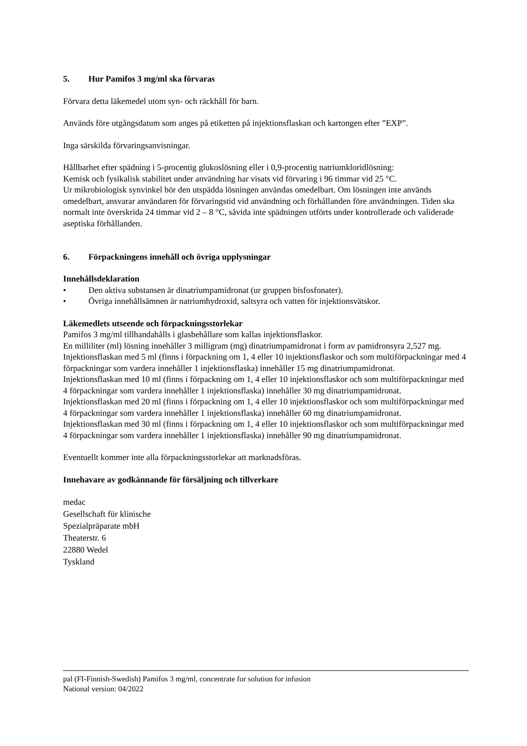5. Hur Pamifos 3 mg/ml ska förvaras
Förvara detta läkemedel utom syn- och räckhåll för barn.
Används före utgångsdatum som anges på etiketten på injektionsflaskan och kartongen efter ”EXP”.
Inga särskilda förvaringsanvisningar.
Hållbarhet efter spädning i 5-procentig glukoslösning eller i 0,9-procentig natriumkloridlösning:
Kemisk och fysikalisk stabilitet under användning har visats vid förvaring i 96 timmar vid 25 °C.
Ur mikrobiologisk synvinkel bör den utspädda lösningen användas omedelbart. Om lösningen inte används omedelbart, ansvarar användaren för förvaringstid vid användning och förhållanden före användningen. Tiden ska normalt inte överskrida 24 timmar vid 2 – 8 °C, såvida inte spädningen utförts under kontrollerade och validerade aseptiska förhållanden.
6. Förpackningens innehåll och övriga upplysningar
Innehållsdeklaration
• Den aktiva substansen är dinatriumpamidronat (ur gruppen bisfosfonater).
• Övriga innehållsämnen är natriumhydroxid, saltsyra och vatten för injektionsvätskor.
Läkemedlets utseende och förpackningsstorlekar
Pamifos 3 mg/ml tillhandahålls i glasbehållare som kallas injektionsflaskor.
En milliliter (ml) lösning innehåller 3 milligram (mg) dinatriumpamidronat i form av pamidronsyra 2,527 mg.
Injektionsflaskan med 5 ml (finns i förpackning om 1, 4 eller 10 injektionsflaskor och som multiförpackningar med 4 förpackningar som vardera innehåller 1 injektionsflaska) innehåller 15 mg dinatriumpamidronat.
Injektionsflaskan med 10 ml (finns i förpackning om 1, 4 eller 10 injektionsflaskor och som multiförpackningar med 4 förpackningar som vardera innehåller 1 injektionsflaska) innehåller 30 mg dinatriumpamidronat.
Injektionsflaskan med 20 ml (finns i förpackning om 1, 4 eller 10 injektionsflaskor och som multiförpackningar med 4 förpackningar som vardera innehåller 1 injektionsflaska) innehåller 60 mg dinatriumpamidronat.
Injektionsflaskan med 30 ml (finns i förpackning om 1, 4 eller 10 injektionsflaskor och som multiförpackningar med 4 förpackningar som vardera innehåller 1 injektionsflaska) innehåller 90 mg dinatriumpamidronat.
Eventuellt kommer inte alla förpackningsstorlekar att marknadsföras.
Innehavare av godkännande för försäljning och tillverkare
medac
Gesellschaft für klinische
Spezialpräparate mbH
Theaterstr. 6
22880 Wedel
Tyskland
pal (FI-Finnish-Swedish) Pamifos 3 mg/ml, concentrate for solution for infusion
National version: 04/2022